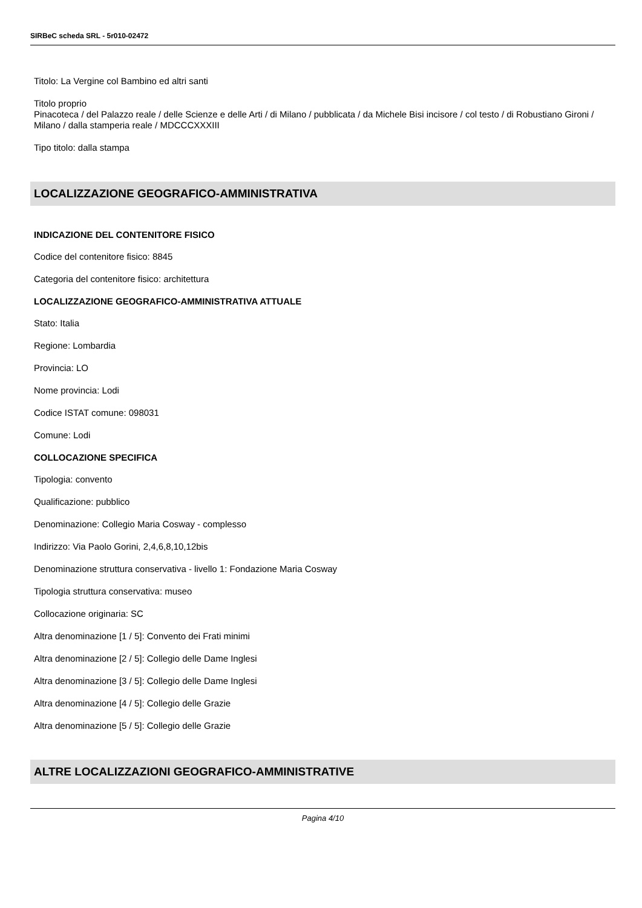SIRBeC scheda SRL - 5r010-02472
Titolo: La Vergine col Bambino ed altri santi
Titolo proprio
Pinacoteca / del Palazzo reale / delle Scienze e delle Arti / di Milano / pubblicata / da Michele Bisi incisore / col testo / di Robustiano Gironi / Milano / dalla stamperia reale / MDCCCXXXIII
Tipo titolo: dalla stampa
LOCALIZZAZIONE GEOGRAFICO-AMMINISTRATIVA
INDICAZIONE DEL CONTENITORE FISICO
Codice del contenitore fisico: 8845
Categoria del contenitore fisico: architettura
LOCALIZZAZIONE GEOGRAFICO-AMMINISTRATIVA ATTUALE
Stato: Italia
Regione: Lombardia
Provincia: LO
Nome provincia: Lodi
Codice ISTAT comune: 098031
Comune: Lodi
COLLOCAZIONE SPECIFICA
Tipologia: convento
Qualificazione: pubblico
Denominazione: Collegio Maria Cosway - complesso
Indirizzo: Via Paolo Gorini, 2,4,6,8,10,12bis
Denominazione struttura conservativa - livello 1: Fondazione Maria Cosway
Tipologia struttura conservativa: museo
Collocazione originaria: SC
Altra denominazione [1 / 5]: Convento dei Frati minimi
Altra denominazione [2 / 5]: Collegio delle Dame Inglesi
Altra denominazione [3 / 5]: Collegio delle Dame Inglesi
Altra denominazione [4 / 5]: Collegio delle Grazie
Altra denominazione [5 / 5]: Collegio delle Grazie
ALTRE LOCALIZZAZIONI GEOGRAFICO-AMMINISTRATIVE
Pagina 4/10